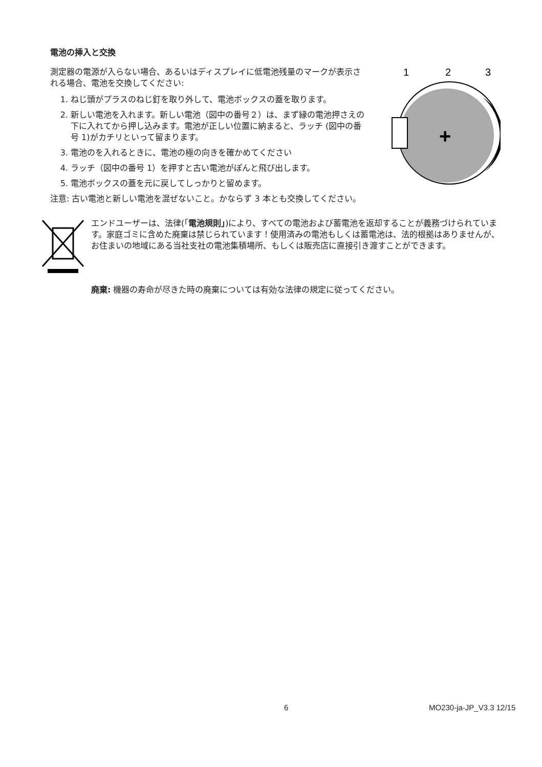電池の挿入と交換
測定器の電源が入らない場合、あるいはディスプレイに低電池残量のマークが表示される場合、電池を交換してください:
1. ねじ頭がプラスのねじ釘を取り外して、電池ボックスの蓋を取ります。
2. 新しい電池を入れます。新しい電池（図中の番号２）は、まず縁の電池押さえの下に入れてから押し込みます。電池が正しい位置に納まると、ラッチ (図中の番号 1)がカチリといって留まります。
3. 電池のを入れるときに、電池の極の向きを確かめてください
4. ラッチ（図中の番号 1）を押すと古い電池がぽんと飛び出します。
5. 電池ボックスの蓋を元に戻してしっかりと留めます。
1
2
3
+
注意: 古い電池と新しい電池を混ぜないこと。かならず 3 本とも交換してください。
エンドユーザーは、法律(「電池規則」)により、すべての電池および蓄電池を返却することが義務づけられています。家庭ゴミに含めた廃棄は禁じられています！使用済みの電池もしくは蓄電池は、法的根拠はありませんが、お住まいの地域にある当社支社の電池集積場所、もしくは販売店に直接引き渡すことができます。
廃棄: 機器の寿命が尽きた時の廃棄については有効な法律の規定に従ってください。
6 MO230-ja-JP_V3.3 12/15